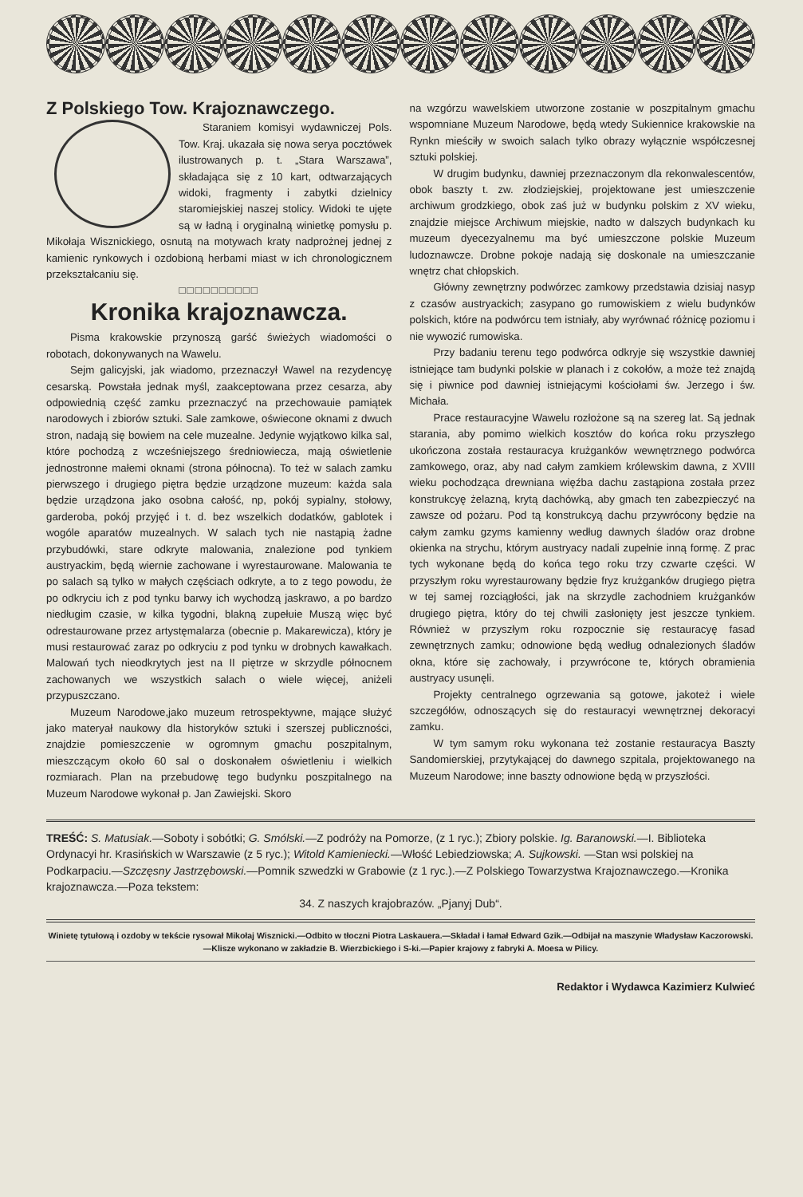Z Polskiego Tow. Krajoznawczego.
Staraniem komisyi wydawniczej Pols. Tow. Kraj. ukazała się nowa serya pocztówek ilustrowanych p. t. „Stara Warszawa”, składająca się z 10 kart, odtwarzających widoki, fragmenty i zabytki dzielnicy staromiejskiej naszej stolicy. Widoki te ujęte są w ładną i oryginalną winietkę pomysłu p. Mikołaja Wisznickiego, osnutą na motywach kraty nadprożnej jednej z kamienic rynkowych i ozdobioną herbami miast w ich chronologicznem przekształcaniu się.
□□□□□□□□□□
Kronika krajoznawcza.
Pisma krakowskie przynoszą garść świeżych wiadomości o robotach, dokonywanych na Wawelu.
Sejm galicyjski, jak wiadomo, przeznaczył Wawel na rezydencyę cesarską. Powstała jednak myśl, zaakceptowana przez cesarza, aby odpowiednią część zamku przeznaczyć na przechowauie pamiątek narodowych i zbiorów sztuki. Sale zamkowe, oświecone oknami z dwuch stron, nadają się bowiem na cele muzealne. Jedynie wyjątkowo kilka sal, które pochodzą z wcześniejszego średniowiecza, mają oświetlenie jednostronne małemi oknami (strona północna). To też w salach zamku pierwszego i drugiego piętra będzie urządzone muzeum: każda sala będzie urządzona jako osobna całość, np, pokój sypialny, stołowy, garderoba, pokój przyjęć i t. d. bez wszelkich dodatków, gablotek i wogóle aparatów muzealnych. W salach tych nie nastąpią żadne przybudówki, stare odkryte malowania, znalezione pod tynkiem austryackim, będą wiernie zachowane i wyrestaurowane. Malowania te po salach są tylko w małych częściach odkryte, a to z tego powodu, że po odkryciu ich z pod tynku barwy ich wychodzą jaskrawo, a po bardzo niedługim czasie, w kilka tygodni, blakną zupełuie Muszą więc być odrestaurowane przez artystęmalarza (obecnie p. Makarewicza), który je musi restaurować zaraz po odkryciu z pod tynku w drobnych kawałkach. Malowań tych nieodkrytych jest na II piętrze w skrzydle północnem zachowanych we wszystkich salach o wiele więcej, aniżeli przypuszczano.
Muzeum Narodowe,jako muzeum retrospektywne, mające służyć jako materyał naukowy dla historyków sztuki i szerszej publiczności, znajdzie pomieszczenie w ogromnym gmachu poszpitalnym, mieszczącym około 60 sal o doskonałem oświetleniu i wielkich rozmiarach. Plan na przebudowę tego budynku poszpitalnego na Muzeum Narodowe wykonał p. Jan Zawiejski. Skoro
na wzgórzu wawelskiem utworzone zostanie w poszpitalnym gmachu wspomniane Muzeum Narodowe, będą wtedy Sukiennice krakowskie na Rynkn mieściły w swoich salach tylko obrazy wyłącznie współczesnej sztuki polskiej.
W drugim budynku, dawniej przeznaczonym dla rekonwalescentów, obok baszty t. zw. złodziejskiej, projektowane jest umieszczenie archiwum grodzkiego, obok zaś już w budynku polskim z XV wieku, znajdzie miejsce Archiwum miejskie, nadto w dalszych budynkach ku muzeum dyecezyalnemu ma być umieszczone polskie Muzeum ludoznawcze. Drobne pokoje nadają się doskonale na umieszczanie wnętrz chat chłopskich.
Główny zewnętrzny podwórzec zamkowy przedstawia dzisiaj nasyp z czasów austryackich; zasypano go rumowiskiem z wielu budynków polskich, które na podwórcu tem istniały, aby wyrównać różnicę poziomu i nie wywozić rumowiska.
Przy badaniu terenu tego podwórca odkryje się wszystkie dawniej istniejące tam budynki polskie w planach i z cokołów, a może też znajdą się i piwnice pod dawniej istniejącymi kościołami św. Jerzego i św. Michała.
Prace restauracyjne Wawelu rozłożone są na szereg lat. Są jednak starania, aby pomimo wielkich kosztów do końca roku przyszłego ukończona została restauracya krużganków wewnętrznego podwórca zamkowego, oraz, aby nad całym zamkiem królewskim dawna, z XVIII wieku pochodząca drewniana więźba dachu zastąpiona została przez konstrukcyę żelazną, krytą dachówką, aby gmach ten zabezpieczyć na zawsze od pożaru. Pod tą konstrukcyą dachu przywrócony będzie na całym zamku gzyms kamienny według dawnych śladów oraz drobne okienka na strychu, którym austryacy nadali zupełnie inną formę. Z prac tych wykonane będą do końca tego roku trzy czwarte części. W przyszłym roku wyrestaurowany będzie fryz krużganków drugiego piętra w tej samej rozciągłości, jak na skrzydle zachodniem krużganków drugiego piętra, który do tej chwili zasłonięty jest jeszcze tynkiem. Również w przyszłym roku rozpocznie się restauracyę fasad zewnętrznych zamku; odnowione będą według odnalezionych śladów okna, które się zachowały, i przywrócone te, których obramienia austryacy usunęli.
Projekty centralnego ogrzewania są gotowe, jakoteż i wiele szczegółów, odnoszących się do restauracyi wewnętrznej dekoracyi zamku.
W tym samym roku wykonana też zostanie restauracya Baszty Sandomierskiej, przytykającej do dawnego szpitala, projektowanego na Muzeum Narodowe; inne baszty odnowione będą w przyszłości.
TREŚĆ: S. Matusiak.—Soboty i sobótki; G. Smólski.—Z podróży na Pomorze, (z 1 ryc.); Zbiory polskie. Ig. Baranowski.—I. Biblioteka Ordynacyi hr. Krasińskich w Warszawie (z 5 ryc.); Witold Kamieniecki.—Włość Lebiedziowska; A. Sujkowski. —Stan wsi polskiej na Podkarpaciu.—Szczęsny Jastrzębowski.—Pomnik szwedzki w Grabowie (z 1 ryc.).—Z Polskiego Towarzystwa Krajoznawczego.—Kronika krajoznawcza.—Poza tekstem:
34. Z naszych krajobrazów. „Pjanyj Dub“.
Winietę tytułową i ozdoby w tekście rysował Mikołaj Wisznicki.—Odbito w tłoczni Piotra Laskauera.—Składał i łamał Edward Gzik.—Odbijał na maszynie Władysław Kaczorowski.—Klisze wykonano w zakładzie B. Wierzbickiego i S-ki.—Papier krajowy z fabryki A. Moesa w Pilicy.
Redaktor i Wydawca Kazimierz Kulwieć